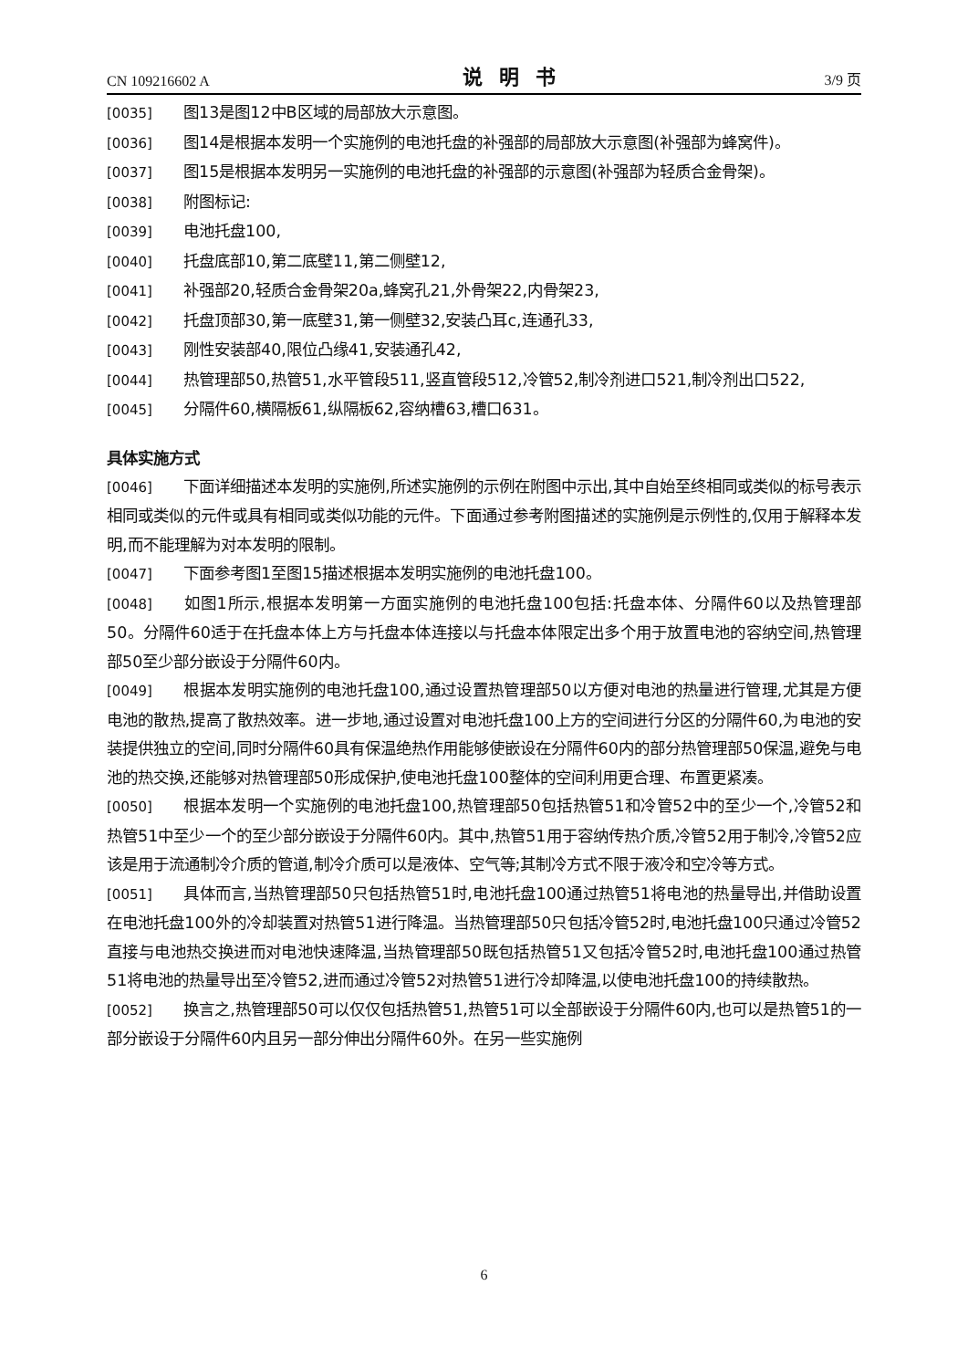CN 109216602 A 说明书 3/9 页
[0035] 图13是图12中B区域的局部放大示意图。
[0036] 图14是根据本发明一个实施例的电池托盘的补强部的局部放大示意图(补强部为蜂窝件)。
[0037] 图15是根据本发明另一实施例的电池托盘的补强部的示意图(补强部为轻质合金骨架)。
[0038] 附图标记:
[0039] 电池托盘100,
[0040] 托盘底部10,第二底壁11,第二侧壁12,
[0041] 补强部20,轻质合金骨架20a,蜂窝孔21,外骨架22,内骨架23,
[0042] 托盘顶部30,第一底壁31,第一侧壁32,安装凸耳c,连通孔33,
[0043] 刚性安装部40,限位凸缘41,安装通孔42,
[0044] 热管理部50,热管51,水平管段511,竖直管段512,冷管52,制冷剂进口521,制冷剂出口522,
[0045] 分隔件60,横隔板61,纵隔板62,容纳槽63,槽口631。
具体实施方式
[0046] 下面详细描述本发明的实施例,所述实施例的示例在附图中示出,其中自始至终相同或类似的标号表示相同或类似的元件或具有相同或类似功能的元件。下面通过参考附图描述的实施例是示例性的,仅用于解释本发明,而不能理解为对本发明的限制。
[0047] 下面参考图1至图15描述根据本发明实施例的电池托盘100。
[0048] 如图1所示,根据本发明第一方面实施例的电池托盘100包括:托盘本体、分隔件60以及热管理部50。分隔件60适于在托盘本体上方与托盘本体连接以与托盘本体限定出多个用于放置电池的容纳空间,热管理部50至少部分嵌设于分隔件60内。
[0049] 根据本发明实施例的电池托盘100,通过设置热管理部50以方便对电池的热量进行管理,尤其是方便电池的散热,提高了散热效率。进一步地,通过设置对电池托盘100上方的空间进行分区的分隔件60,为电池的安装提供独立的空间,同时分隔件60具有保温绝热作用能够使嵌设在分隔件60内的部分热管理部50保温,避免与电池的热交换,还能够对热管理部50形成保护,使电池托盘100整体的空间利用更合理、布置更紧凑。
[0050] 根据本发明一个实施例的电池托盘100,热管理部50包括热管51和冷管52中的至少一个,冷管52和热管51中至少一个的至少部分嵌设于分隔件60内。其中,热管51用于容纳传热介质,冷管52用于制冷,冷管52应该是用于流通制冷介质的管道,制冷介质可以是液体、空气等;其制冷方式不限于液冷和空冷等方式。
[0051] 具体而言,当热管理部50只包括热管51时,电池托盘100通过热管51将电池的热量导出,并借助设置在电池托盘100外的冷却装置对热管51进行降温。当热管理部50只包括冷管52时,电池托盘100只通过冷管52直接与电池热交换进而对电池快速降温,当热管理部50既包括热管51又包括冷管52时,电池托盘100通过热管51将电池的热量导出至冷管52,进而通过冷管52对热管51进行冷却降温,以使电池托盘100的持续散热。
[0052] 换言之,热管理部50可以仅仅包括热管51,热管51可以全部嵌设于分隔件60内,也可以是热管51的一部分嵌设于分隔件60内且另一部分伸出分隔件60外。在另一些实施例
6